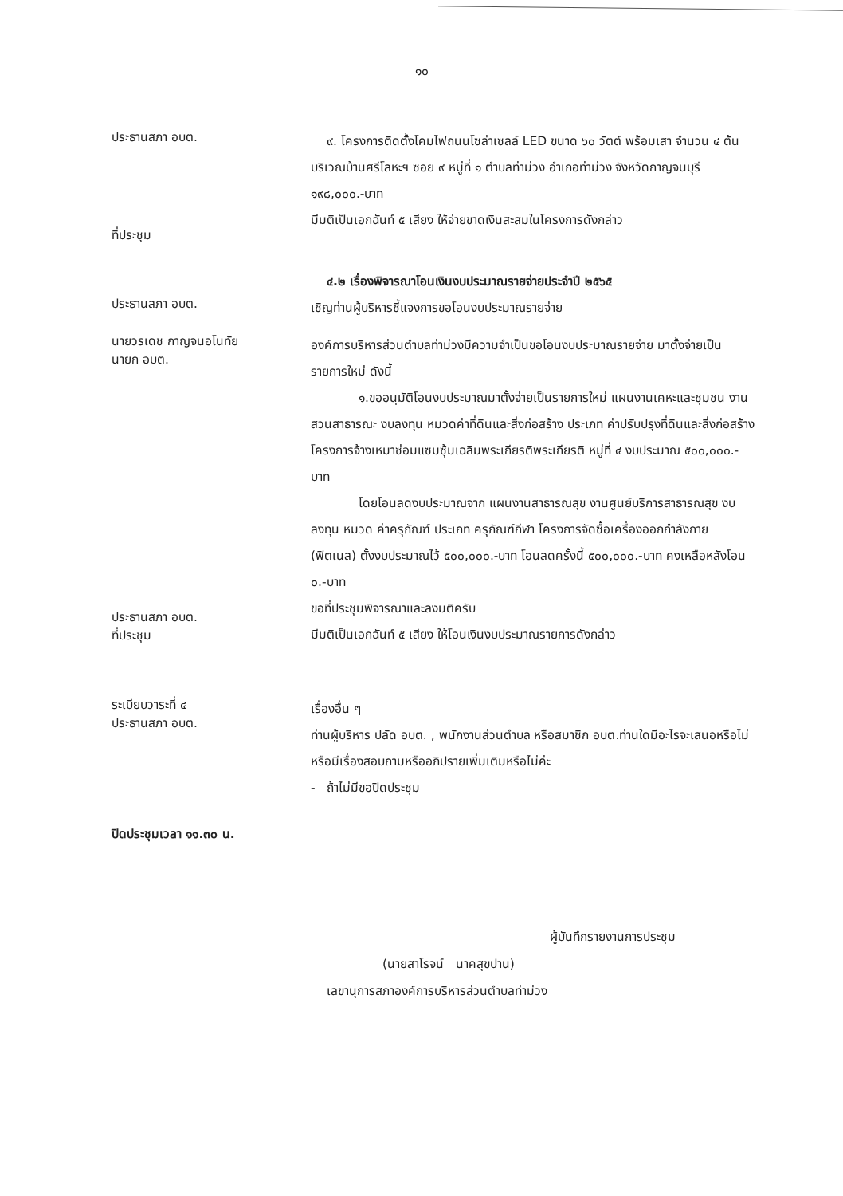๑๐
ประธานสภา อบต.
ที่ประชุม
๙. โครงการติดตั้งโคมไฟถนนโซล่าเซลล์ LED ขนาด ๖๐ วัตต์ พร้อมเสา จำนวน ๔ ต้น บริเวณบ้านศรีโลหะฯ ซอย ๙ หมู่ที่ ๑ ตำบลท่าม่วง อำเภอท่าม่วง จังหวัดกาญจนบุรี ๑๙๘,๐๐๐.-บาท
มีมติเป็นเอกฉันท์ ๕ เสียง ให้จ่ายขาดเงินสะสมในโครงการดังกล่าว
ประธานสภา อบต.
๔.๒ เรื่องพิจารณาโอนเงินงบประมาณรายจ่ายประจำปี ๒๕๖๕
เชิญท่านผู้บริหารชี้แจงการขอโอนงบประมาณรายจ่าย
นายวรเดช กาญจนอโนทัย
นายก อบต.
ประธานสภา อบต.
ที่ประชุม
องค์การบริหารส่วนตำบลท่าม่วงมีความจำเป็นขอโอนงบประมาณรายจ่าย มาตั้งจ่ายเป็นรายการใหม่ ดังนี้
๑.ขออนุมัติโอนงบประมาณมาตั้งจ่ายเป็นรายการใหม่ แผนงานเคหะและชุมชน งานสวนสาธารณะ งบลงทุน หมวดค่าที่ดินและสิ่งก่อสร้าง ประเภท ค่าปรับปรุงที่ดินและสิ่งก่อสร้าง โครงการจ้างเหมาซ่อมแซมซุ้มเฉลิมพระเกียรติพระเกียรติ หมู่ที่ ๔ งบประมาณ ๕๐๐,๐๐๐.- บาท
โดยโอนลดงบประมาณจาก แผนงานสาธารณสุข งานศูนย์บริการสาธารณสุข งบลงทุน หมวด ค่าครุภัณฑ์ ประเภท ครุภัณฑ์กีฬา โครงการจัดซื้อเครื่องออกกำลังกาย (ฟิตเนส) ตั้งงบประมาณไว้ ๕๐๐,๐๐๐.-บาท โอนลดครั้งนี้ ๕๐๐,๐๐๐.-บาท คงเหลือหลังโอน ๐.-บาท
ขอที่ประชุมพิจารณาและลงมติครับ
มีมติเป็นเอกฉันท์ ๕ เสียง ให้โอนเงินงบประมาณรายการดังกล่าว
ระเบียบวาระที่ ๔
ประธานสภา อบต.
เรื่องอื่น ๆ
ท่านผู้บริหาร ปลัด อบต. , พนักงานส่วนตำบล หรือสมาชิก อบต.ท่านใดมีอะไรจะเสนอหรือไม่ หรือมีเรื่องสอบถามหรืออภิปรายเพิ่มเติมหรือไม่ค่ะ
- ถ้าไม่มีขอปิดประชุม
ปิดประชุมเวลา ๑๑.๓๐ น.
ผู้บันทึกรายงานการประชุม
(นายสาโรจน์ นาคสุขปาน)
เลขานุการสภาองค์การบริหารส่วนตำบลท่าม่วง